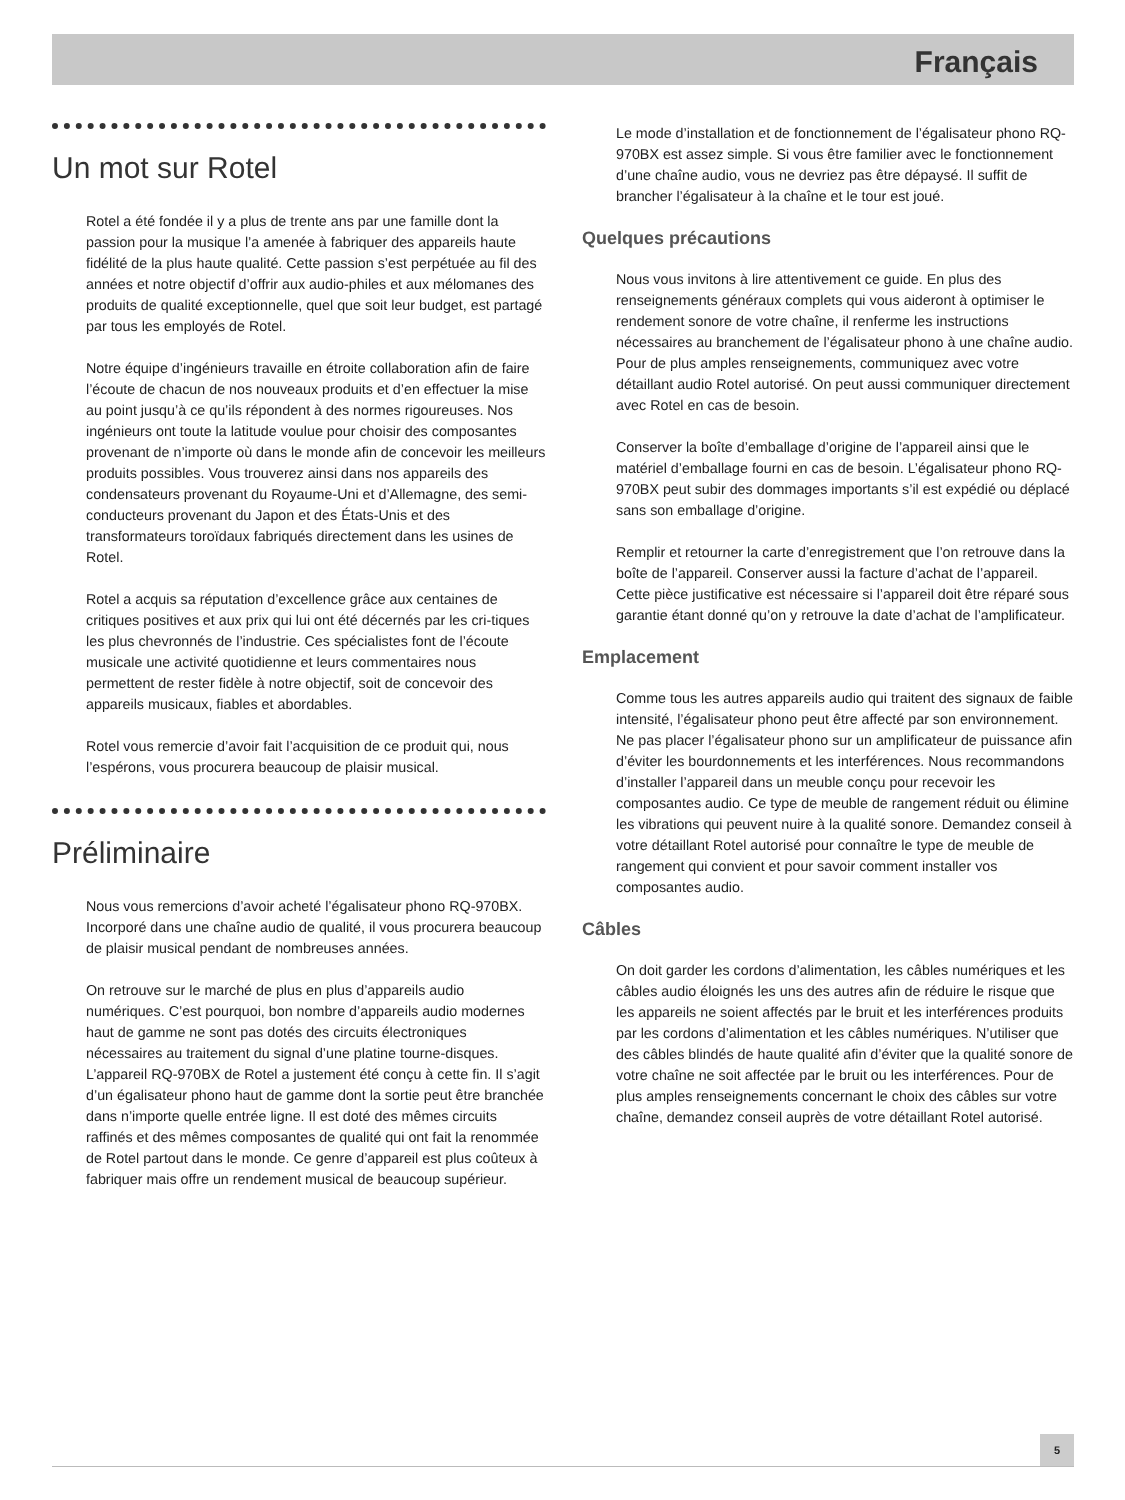Français
Un mot sur Rotel
Rotel a été fondée il y a plus de trente ans par une famille dont la passion pour la musique l’a amenée à fabriquer des appareils haute fidélité de la plus haute qualité. Cette passion s’est perpétuée au fil des années et notre objectif d’offrir aux audio-philes et aux mélomanes des produits de qualité exceptionnelle, quel que soit leur budget, est partagé par tous les employés de Rotel.
Notre équipe d’ingénieurs travaille en étroite collaboration afin de faire l’écoute de chacun de nos nouveaux produits et d’en effectuer la mise au point jusqu’à ce qu’ils répondent à des normes rigoureuses. Nos ingénieurs ont toute la latitude voulue pour choisir des composantes provenant de n’importe où dans le monde afin de concevoir les meilleurs produits possibles. Vous trouverez ainsi dans nos appareils des condensateurs provenant du Royaume-Uni et d’Allemagne, des semi-conducteurs provenant du Japon et des États-Unis et des transformateurs toroïdaux fabriqués directement dans les usines de Rotel.
Rotel a acquis sa réputation d’excellence grâce aux centaines de critiques positives et aux prix qui lui ont été décernés par les cri-tiques les plus chevronnés de l’industrie. Ces spécialistes font de l’écoute musicale une activité quotidienne et leurs commentaires nous permettent de rester fidèle à notre objectif, soit de concevoir des appareils musicaux, fiables et abordables.
Rotel vous remercie d’avoir fait l’acquisition de ce produit qui, nous l’espérons, vous procurera beaucoup de plaisir musical.
Préliminaire
Nous vous remercions d’avoir acheté l’égalisateur phono RQ-970BX. Incorporé dans une chaîne audio de qualité, il vous procurera beaucoup de plaisir musical pendant de nombreuses années.
On retrouve sur le marché de plus en plus d’appareils audio numériques. C’est pourquoi, bon nombre d’appareils audio modernes haut de gamme ne sont pas dotés des circuits électroniques nécessaires au traitement du signal d’une platine tourne-disques. L’appareil RQ-970BX de Rotel a justement été conçu à cette fin. Il s’agit d’un égalisateur phono haut de gamme dont la sortie peut être branchée dans n’importe quelle entrée ligne. Il est doté des mêmes circuits raffinés et des mêmes composantes de qualité qui ont fait la renommée de Rotel partout dans le monde. Ce genre d’appareil est plus coûteux à fabriquer mais offre un rendement musical de beaucoup supérieur.
Le mode d’installation et de fonctionnement de l’égalisateur phono RQ-970BX est assez simple. Si vous être familier avec le fonctionnement d’une chaîne audio, vous ne devriez pas être dépaysé. Il suffit de brancher l’égalisateur à la chaîne et le tour est joué.
Quelques précautions
Nous vous invitons à lire attentivement ce guide. En plus des renseignements généraux complets qui vous aideront à optimiser le rendement sonore de votre chaîne, il renferme les instructions nécessaires au branchement de l’égalisateur phono à une chaîne audio. Pour de plus amples renseignements, communiquez avec votre détaillant audio Rotel autorisé. On peut aussi communiquer directement avec Rotel en cas de besoin.
Conserver la boîte d’emballage d’origine de l’appareil ainsi que le matériel d’emballage fourni en cas de besoin. L’égalisateur phono RQ-970BX peut subir des dommages importants s’il est expédié ou déplacé sans son emballage d’origine.
Remplir et retourner la carte d’enregistrement que l’on retrouve dans la boîte de l’appareil. Conserver aussi la facture d’achat de l’appareil. Cette pièce justificative est nécessaire si l’appareil doit être réparé sous garantie étant donné qu’on y retrouve la date d’achat de l’amplificateur.
Emplacement
Comme tous les autres appareils audio qui traitent des signaux de faible intensité, l’égalisateur phono peut être affecté par son environnement. Ne pas placer l’égalisateur phono sur un amplificateur de puissance afin d’éviter les bourdonnements et les interférences. Nous recommandons d’installer l’appareil dans un meuble conçu pour recevoir les composantes audio. Ce type de meuble de rangement réduit ou élimine les vibrations qui peuvent nuire à la qualité sonore. Demandez conseil à votre détaillant Rotel autorisé pour connaître le type de meuble de rangement qui convient et pour savoir comment installer vos composantes audio.
Câbles
On doit garder les cordons d’alimentation, les câbles numériques et les câbles audio éloignés les uns des autres afin de réduire le risque que les appareils ne soient affectés par le bruit et les interférences produits par les cordons d’alimentation et les câbles numériques. N’utiliser que des câbles blindés de haute qualité afin d’éviter que la qualité sonore de votre chaîne ne soit affectée par le bruit ou les interférences. Pour de plus amples renseignements concernant le choix des câbles sur votre chaîne, demandez conseil auprès de votre détaillant Rotel autorisé.
5